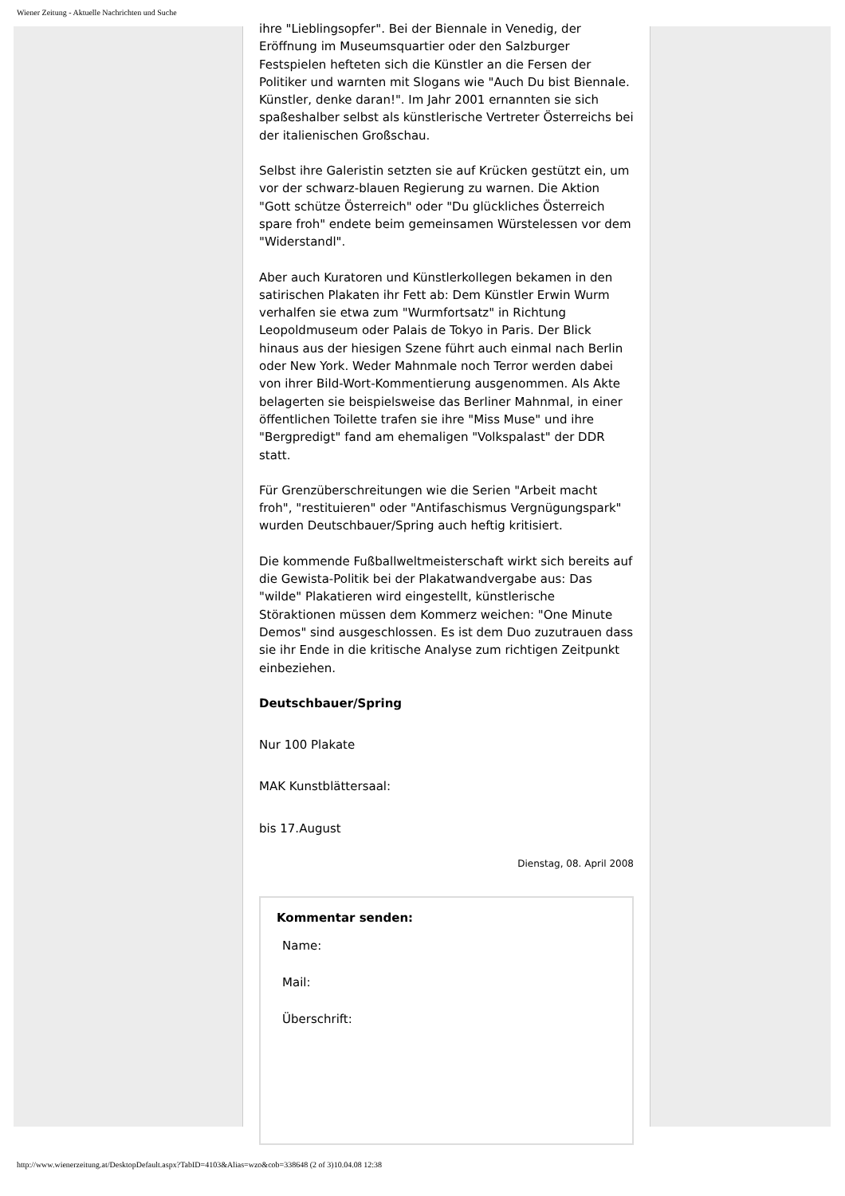Wiener Zeitung - Aktuelle Nachrichten und Suche
ihre "Lieblingsopfer". Bei der Biennale in Venedig, der Eröffnung im Museumsquartier oder den Salzburger Festspielen hefteten sich die Künstler an die Fersen der Politiker und warnten mit Slogans wie "Auch Du bist Biennale. Künstler, denke daran!". Im Jahr 2001 ernannten sie sich spaßeshalber selbst als künstlerische Vertreter Österreichs bei der italienischen Großschau.
Selbst ihre Galeristin setzten sie auf Krücken gestützt ein, um vor der schwarz-blauen Regierung zu warnen. Die Aktion "Gott schütze Österreich" oder "Du glückliches Österreich spare froh" endete beim gemeinsamen Würstelessen vor dem "Widerstandl".
Aber auch Kuratoren und Künstlerkollegen bekamen in den satirischen Plakaten ihr Fett ab: Dem Künstler Erwin Wurm verhalfen sie etwa zum "Wurmfortsatz" in Richtung Leopoldmuseum oder Palais de Tokyo in Paris. Der Blick hinaus aus der hiesigen Szene führt auch einmal nach Berlin oder New York. Weder Mahnmale noch Terror werden dabei von ihrer Bild-Wort-Kommentierung ausgenommen. Als Akte belagerten sie beispielsweise das Berliner Mahnmal, in einer öffentlichen Toilette trafen sie ihre "Miss Muse" und ihre "Bergpredigt" fand am ehemaligen "Volkspalast" der DDR statt.
Für Grenzüberschreitungen wie die Serien "Arbeit macht froh", "restituieren" oder "Antifaschismus Vergnügungspark" wurden Deutschbauer/Spring auch heftig kritisiert.
Die kommende Fußballweltmeisterschaft wirkt sich bereits auf die Gewista-Politik bei der Plakatwandvergabe aus: Das "wilde" Plakatieren wird eingestellt, künstlerische Störaktionen müssen dem Kommerz weichen: "One Minute Demos" sind ausgeschlossen. Es ist dem Duo zuzutrauen dass sie ihr Ende in die kritische Analyse zum richtigen Zeitpunkt einbeziehen.
Deutschbauer/Spring
Nur 100 Plakate
MAK Kunstblättersaal:
bis 17.August
Dienstag, 08. April 2008
Kommentar senden:
Name:
Mail:
Überschrift:
http://www.wienerzeitung.at/DesktopDefault.aspx?TabID=4103&Alias=wzo&cob=338648 (2 of 3)10.04.08 12:38